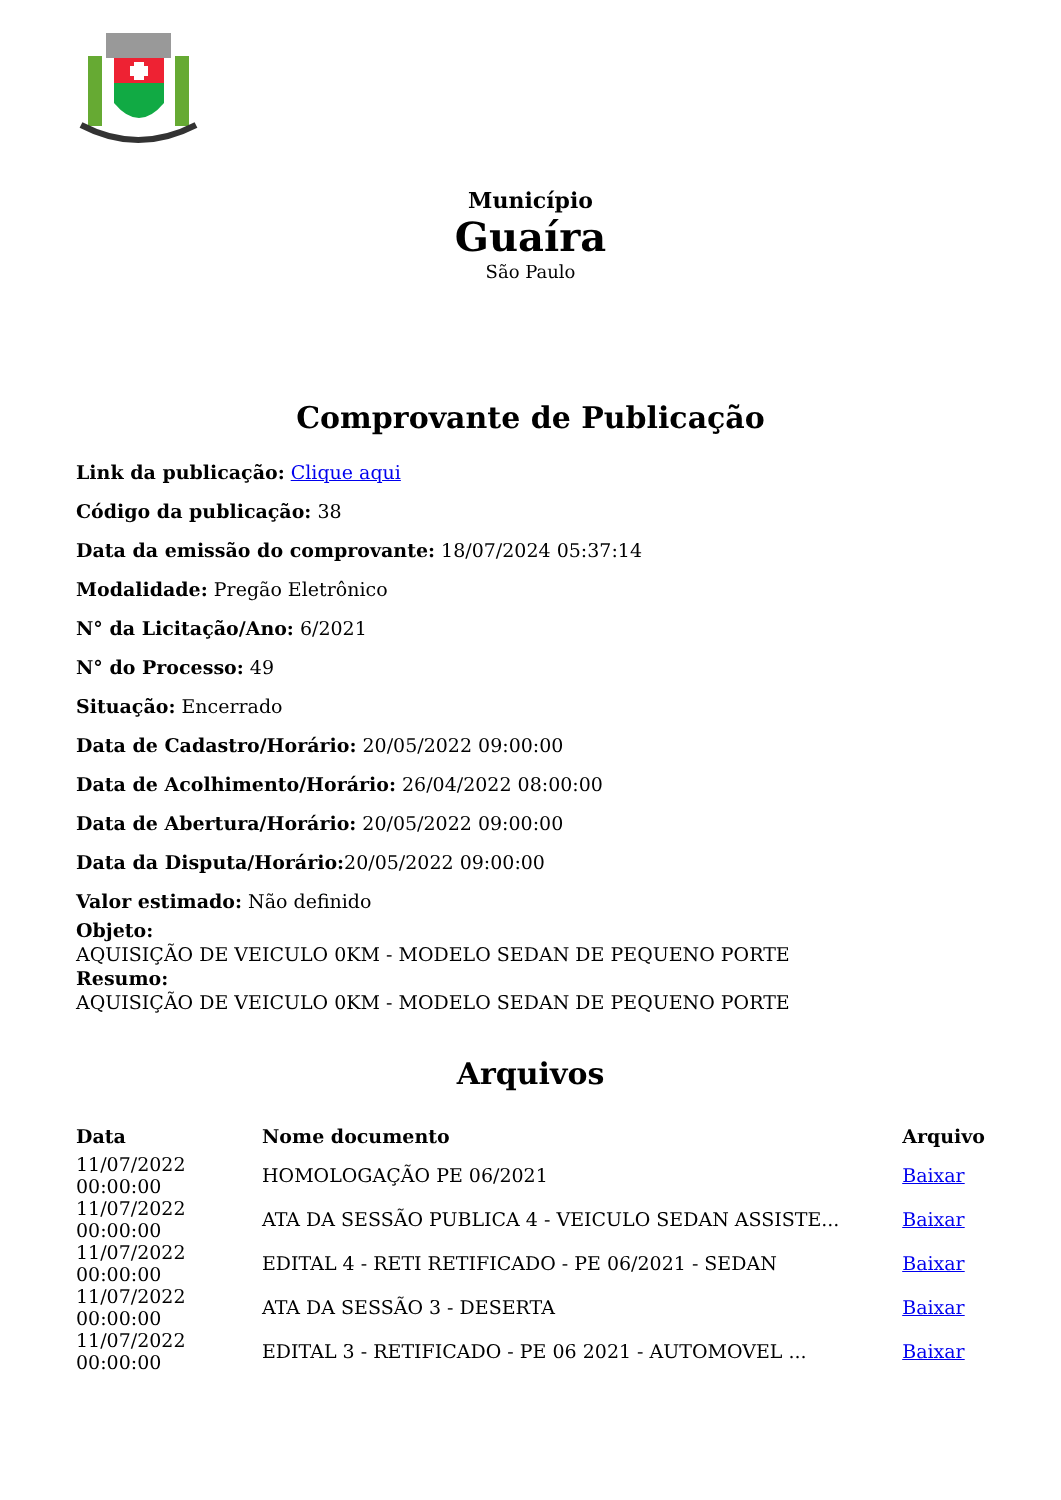Município
Guaíra
São Paulo
Comprovante de Publicação
Link da publicação: Clique aqui
Código da publicação: 38
Data da emissão do comprovante: 18/07/2024 05:37:14
Modalidade: Pregão Eletrônico
N° da Licitação/Ano: 6/2021
N° do Processo: 49
Situação: Encerrado
Data de Cadastro/Horário: 20/05/2022 09:00:00
Data de Acolhimento/Horário: 26/04/2022 08:00:00
Data de Abertura/Horário: 20/05/2022 09:00:00
Data da Disputa/Horário: 20/05/2022 09:00:00
Valor estimado: Não definido
Objeto:
AQUISIÇÃO DE VEICULO 0KM - MODELO SEDAN DE PEQUENO PORTE
Resumo:
AQUISIÇÃO DE VEICULO 0KM - MODELO SEDAN DE PEQUENO PORTE
Arquivos
| Data | Nome documento | Arquivo |
| --- | --- | --- |
| 11/07/2022 00:00:00 | HOMOLOGAÇÃO PE 06/2021 | Baixar |
| 11/07/2022 00:00:00 | ATA DA SESSÃO PUBLICA 4 - VEICULO SEDAN ASSISTE... | Baixar |
| 11/07/2022 00:00:00 | EDITAL 4 - RETI RETIFICADO - PE 06/2021 - SEDAN | Baixar |
| 11/07/2022 00:00:00 | ATA DA SESSÃO 3 - DESERTA | Baixar |
| 11/07/2022 00:00:00 | EDITAL 3 - RETIFICADO - PE 06 2021 - AUTOMOVEL ... | Baixar |